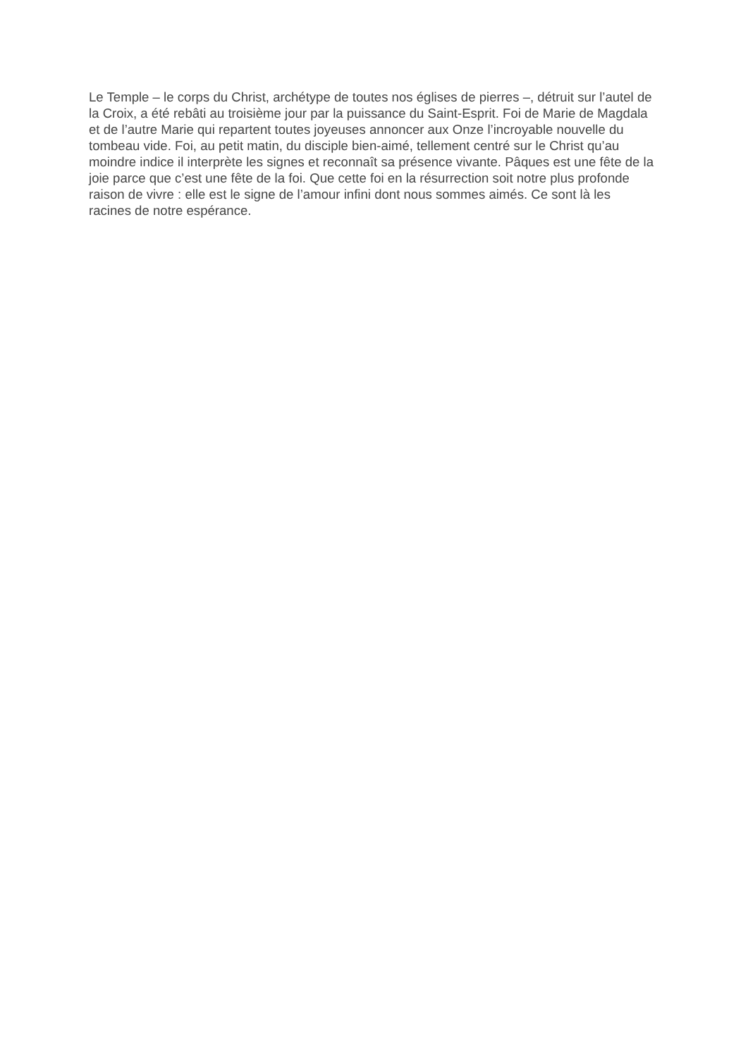Le Temple – le corps du Christ, archétype de toutes nos églises de pierres –, détruit sur l’autel de
la Croix, a été rebâti au troisième jour par la puissance du Saint-Esprit. Foi de Marie de Magdala
et de l’autre Marie qui repartent toutes joyeuses annoncer aux Onze l’incroyable nouvelle du
tombeau vide. Foi, au petit matin, du disciple bien-aimé, tellement centré sur le Christ qu’au
moindre indice il interprète les signes et reconnaît sa présence vivante. Pâques est une fête de la
joie parce que c’est une fête de la foi. Que cette foi en la résurrection soit notre plus profonde
raison de vivre : elle est le signe de l’amour infini dont nous sommes aimés. Ce sont là les
racines de notre espérance.